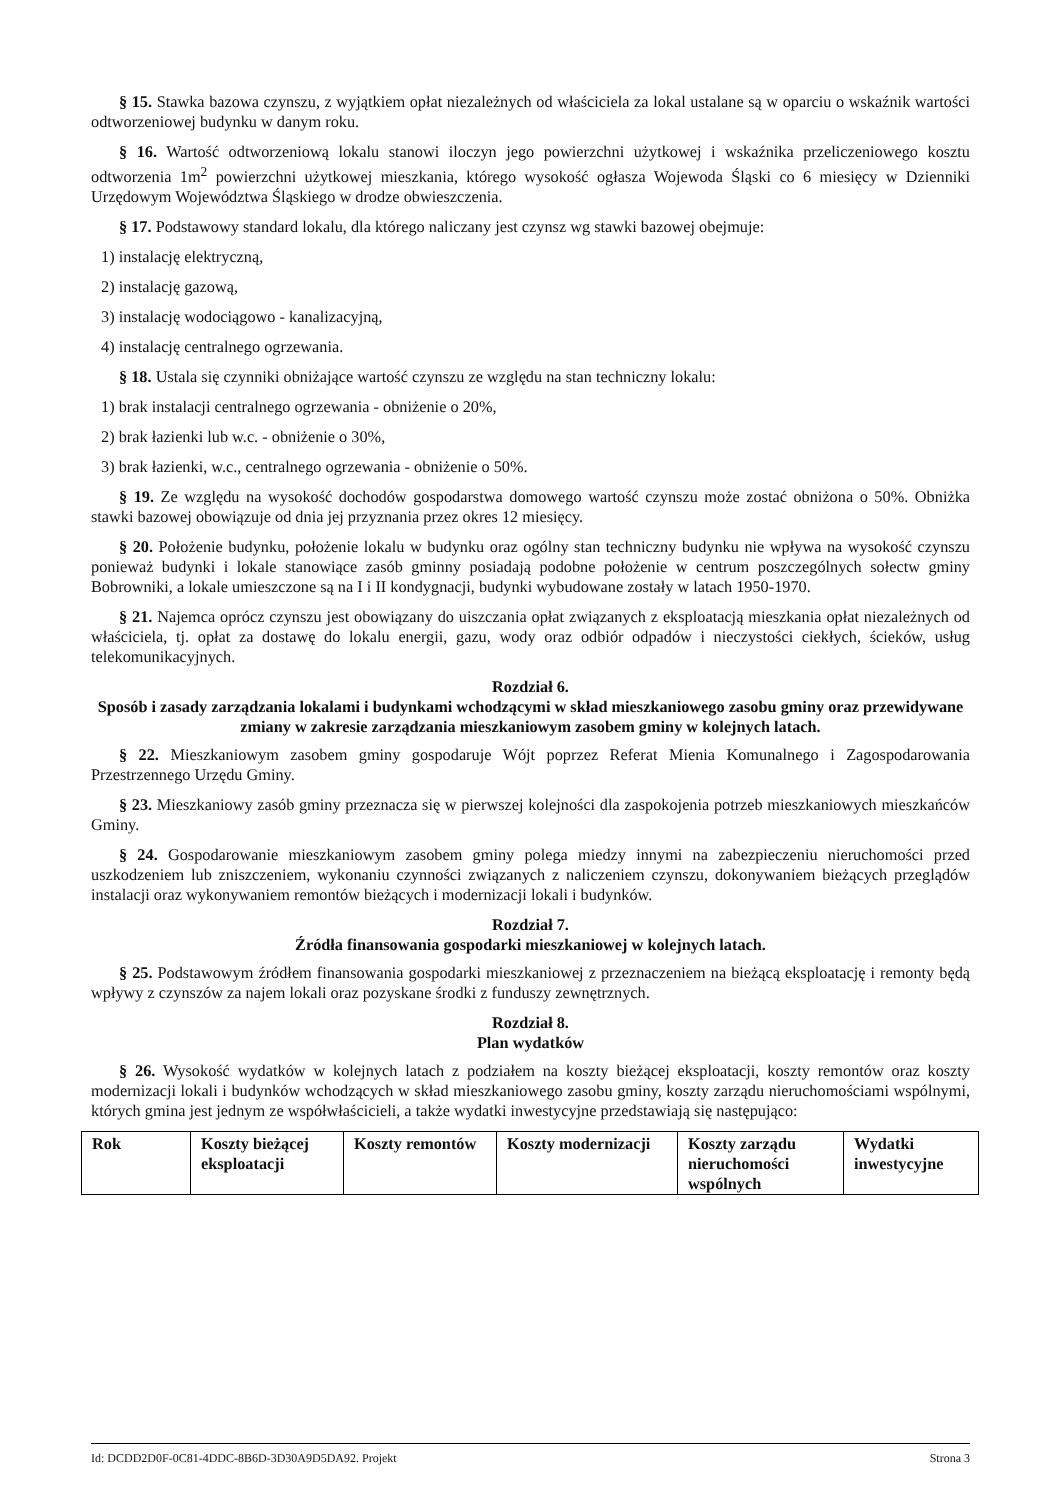§ 15. Stawka bazowa czynszu, z wyjątkiem opłat niezależnych od właściciela za lokal ustalane są w oparciu o wskaźnik wartości odtworzeniowej budynku w danym roku.
§ 16. Wartość odtworzeniową lokalu stanowi iloczyn jego powierzchni użytkowej i wskaźnika przeliczeniowego kosztu odtworzenia 1m<sup>2</sup> powierzchni użytkowej mieszkania, którego wysokość ogłasza Wojewoda Śląski co 6 miesięcy w Dzienniki Urzędowym Województwa Śląskiego w drodze obwieszczenia.
§ 17. Podstawowy standard lokalu, dla którego naliczany jest czynsz wg stawki bazowej obejmuje:
1) instalację elektryczną,
2) instalację gazową,
3) instalację wodociągowo - kanalizacyjną,
4) instalację centralnego ogrzewania.
§ 18. Ustala się czynniki obniżające wartość czynszu ze względu na stan techniczny lokalu:
1) brak instalacji centralnego ogrzewania - obniżenie o 20%,
2) brak łazienki lub w.c. - obniżenie o 30%,
3) brak łazienki, w.c., centralnego ogrzewania - obniżenie o 50%.
§ 19. Ze względu na wysokość dochodów gospodarstwa domowego wartość czynszu może zostać obniżona o 50%. Obniżka stawki bazowej obowiązuje od dnia jej przyznania przez okres 12 miesięcy.
§ 20. Położenie budynku, położenie lokalu w budynku oraz ogólny stan techniczny budynku nie wpływa na wysokość czynszu ponieważ budynki i lokale stanowiące zasób gminny posiadają podobne położenie w centrum poszczególnych sołectw gminy Bobrowniki, a lokale umieszczone są na I i II kondygnacji, budynki wybudowane zostały w latach 1950-1970.
§ 21. Najemca oprócz czynszu jest obowiązany do uiszczania opłat związanych z eksploatacją mieszkania opłat niezależnych od właściciela, tj. opłat za dostawę do lokalu energii, gazu, wody oraz odbiór odpadów i nieczystości ciekłych, ścieków, usług telekomunikacyjnych.
Rozdział 6.
Sposób i zasady zarządzania lokalami i budynkami wchodzącymi w skład mieszkaniowego zasobu gminy oraz przewidywane zmiany w zakresie zarządzania mieszkaniowym zasobem gminy w kolejnych latach.
§ 22. Mieszkaniowym zasobem gminy gospodaruje Wójt poprzez Referat Mienia Komunalnego i Zagospodarowania Przestrzennego Urzędu Gminy.
§ 23. Mieszkaniowy zasób gminy przeznacza się w pierwszej kolejności dla zaspokojenia potrzeb mieszkaniowych mieszkańców Gminy.
§ 24. Gospodarowanie mieszkaniowym zasobem gminy polega miedzy innymi na zabezpieczeniu nieruchomości przed uszkodzeniem lub zniszczeniem, wykonaniu czynności związanych z naliczeniem czynszu, dokonywaniem bieżących przeglądów instalacji oraz wykonywaniem remontów bieżących i modernizacji lokali i budynków.
Rozdział 7.
Źródła finansowania gospodarki mieszkaniowej w kolejnych latach.
§ 25. Podstawowym źródłem finansowania gospodarki mieszkaniowej z przeznaczeniem na bieżącą eksploatację i remonty będą wpływy z czynszów za najem lokali oraz pozyskane środki z funduszy zewnętrznych.
Rozdział 8.
Plan wydatków
§ 26. Wysokość wydatków w kolejnych latach z podziałem na koszty bieżącej eksploatacji, koszty remontów oraz koszty modernizacji lokali i budynków wchodzących w skład mieszkaniowego zasobu gminy, koszty zarządu nieruchomościami wspólnymi, których gmina jest jednym ze współwłaścicieli, a także wydatki inwestycyjne przedstawiają się następująco:
| Rok | Koszty bieżącej eksploatacji | Koszty remontów | Koszty modernizacji | Koszty zarządu nieruchomości wspólnych | Wydatki inwestycyjne |
Id: DCDD2D0F-0C81-4DDC-8B6D-3D30A9D5DA92. Projekt Strona 3